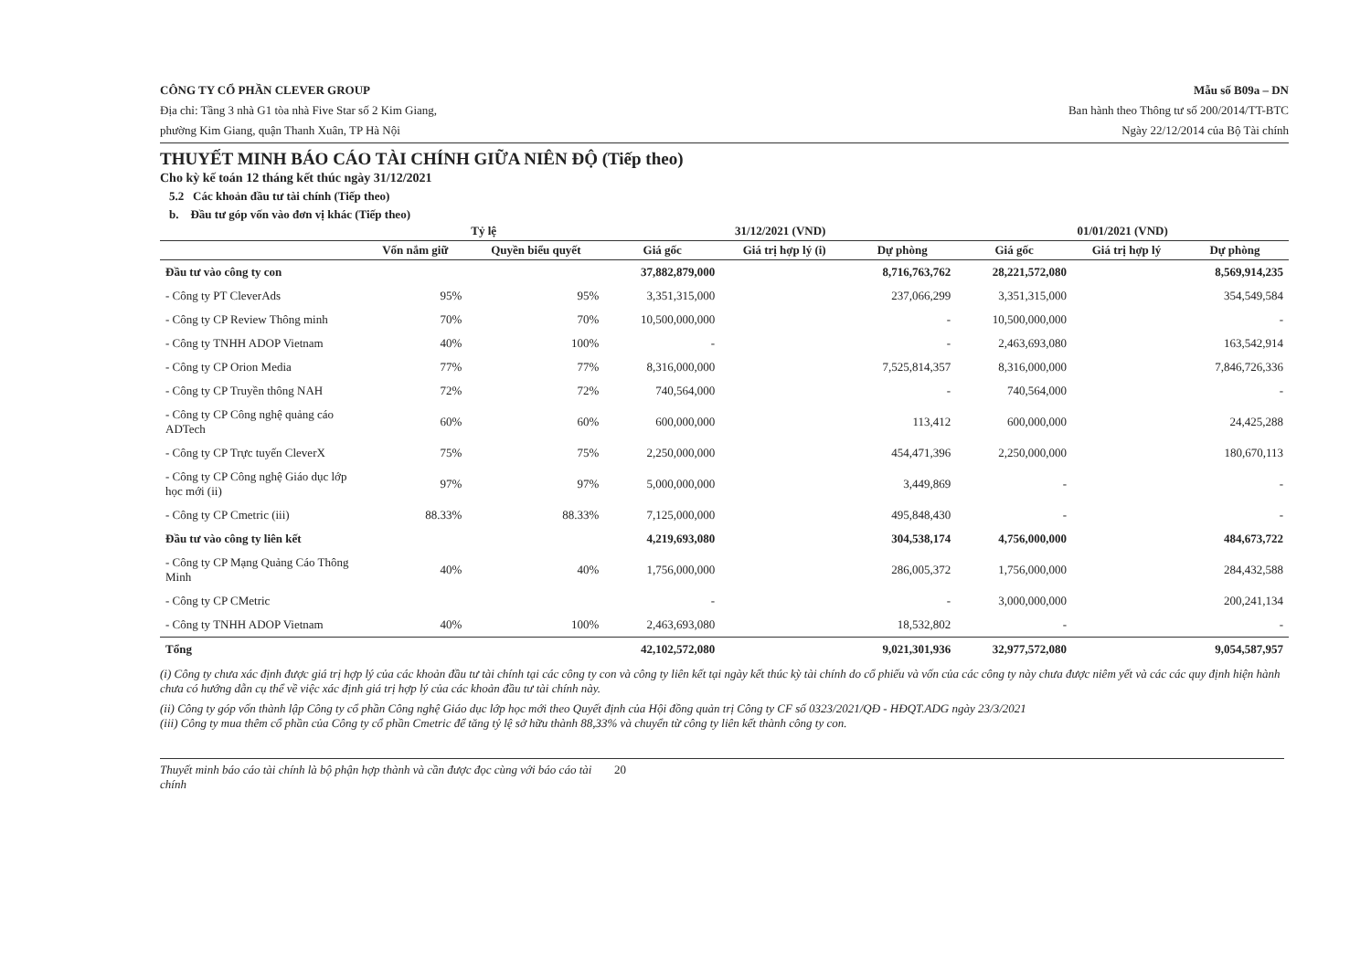CÔNG TY CỔ PHẦN CLEVER GROUP
Địa chỉ: Tầng 3 nhà G1 tòa nhà Five Star số 2 Kim Giang,
phường Kim Giang, quận Thanh Xuân, TP Hà Nội
Mẫu số B09a – DN
Ban hành theo Thông tư số 200/2014/TT-BTC
Ngày 22/12/2014 của Bộ Tài chính
THUYẾT MINH BÁO CÁO TÀI CHÍNH GIỮA NIÊN ĐỘ (Tiếp theo)
Cho kỳ kế toán 12 tháng kết thúc ngày 31/12/2021
5.2 Các khoản đầu tư tài chính (Tiếp theo)
b. Đầu tư góp vốn vào đơn vị khác (Tiếp theo)
| | Tỷ lệ | | 31/12/2021 (VND) | | | 01/01/2021 (VND) | | |
| --- | --- | --- | --- | --- | --- | --- | --- | --- |
| | Vốn nắm giữ | Quyền biểu quyết | Giá gốc | Giá trị hợp lý (i) | Dự phòng | Giá gốc | Giá trị hợp lý | Dự phòng |
| Đầu tư vào công ty con | | | 37,882,879,000 | | 8,716,763,762 | 28,221,572,080 | | 8,569,914,235 |
| - Công ty PT CleverAds | 95% | 95% | 3,351,315,000 | | 237,066,299 | 3,351,315,000 | | 354,549,584 |
| - Công ty CP Review Thông minh | 70% | 70% | 10,500,000,000 | | - | 10,500,000,000 | | - |
| - Công ty TNHH ADOP Vietnam | 40% | 100% | - | | - | 2,463,693,080 | | 163,542,914 |
| - Công ty CP Orion Media | 77% | 77% | 8,316,000,000 | | 7,525,814,357 | 8,316,000,000 | | 7,846,726,336 |
| - Công ty CP Truyền thông NAH | 72% | 72% | 740,564,000 | | - | 740,564,000 | | - |
| - Công ty CP Công nghệ quảng cáo ADTech | 60% | 60% | 600,000,000 | | 113,412 | 600,000,000 | | 24,425,288 |
| - Công ty CP Trực tuyến CleverX | 75% | 75% | 2,250,000,000 | | 454,471,396 | 2,250,000,000 | | 180,670,113 |
| - Công ty CP Công nghệ Giáo dục lớp học mới (ii) | 97% | 97% | 5,000,000,000 | | 3,449,869 | - | | - |
| - Công ty CP Cmetric (iii) | 88.33% | 88.33% | 7,125,000,000 | | 495,848,430 | - | | - |
| Đầu tư vào công ty liên kết | | | 4,219,693,080 | | 304,538,174 | 4,756,000,000 | | 484,673,722 |
| - Công ty CP Mạng Quảng Cáo Thông Minh | 40% | 40% | 1,756,000,000 | | 286,005,372 | 1,756,000,000 | | 284,432,588 |
| - Công ty CP CMetric | | | - | | - | 3,000,000,000 | | 200,241,134 |
| - Công ty TNHH ADOP Vietnam | 40% | 100% | 2,463,693,080 | | 18,532,802 | - | | - |
| Tổng | | | 42,102,572,080 | | 9,021,301,936 | 32,977,572,080 | | 9,054,587,957 |
(i) Công ty chưa xác định được giá trị hợp lý của các khoản đầu tư tài chính tại các công ty con và công ty liên kết tại ngày kết thúc kỳ tài chính do cổ phiếu và vốn của các công ty này chưa được niêm yết và các các quy định hiện hành chưa có hướng dẫn cụ thể về việc xác định giá trị hợp lý của các khoản đầu tư tài chính này.
(ii) Công ty góp vốn thành lập Công ty cổ phần Công nghệ Giáo dục lớp học mới theo Quyết định của Hội đồng quản trị Công ty CF số 0323/2021/QĐ - HĐQT.ADG ngày 23/3/2021
(iii) Công ty mua thêm cổ phần của Công ty cổ phần Cmetric để tăng tỷ lệ sở hữu thành 88,33% và chuyển từ công ty liên kết thành công ty con.
Thuyết minh báo cáo tài chính là bộ phận hợp thành và cần được đọc cùng với báo cáo tài chính 20